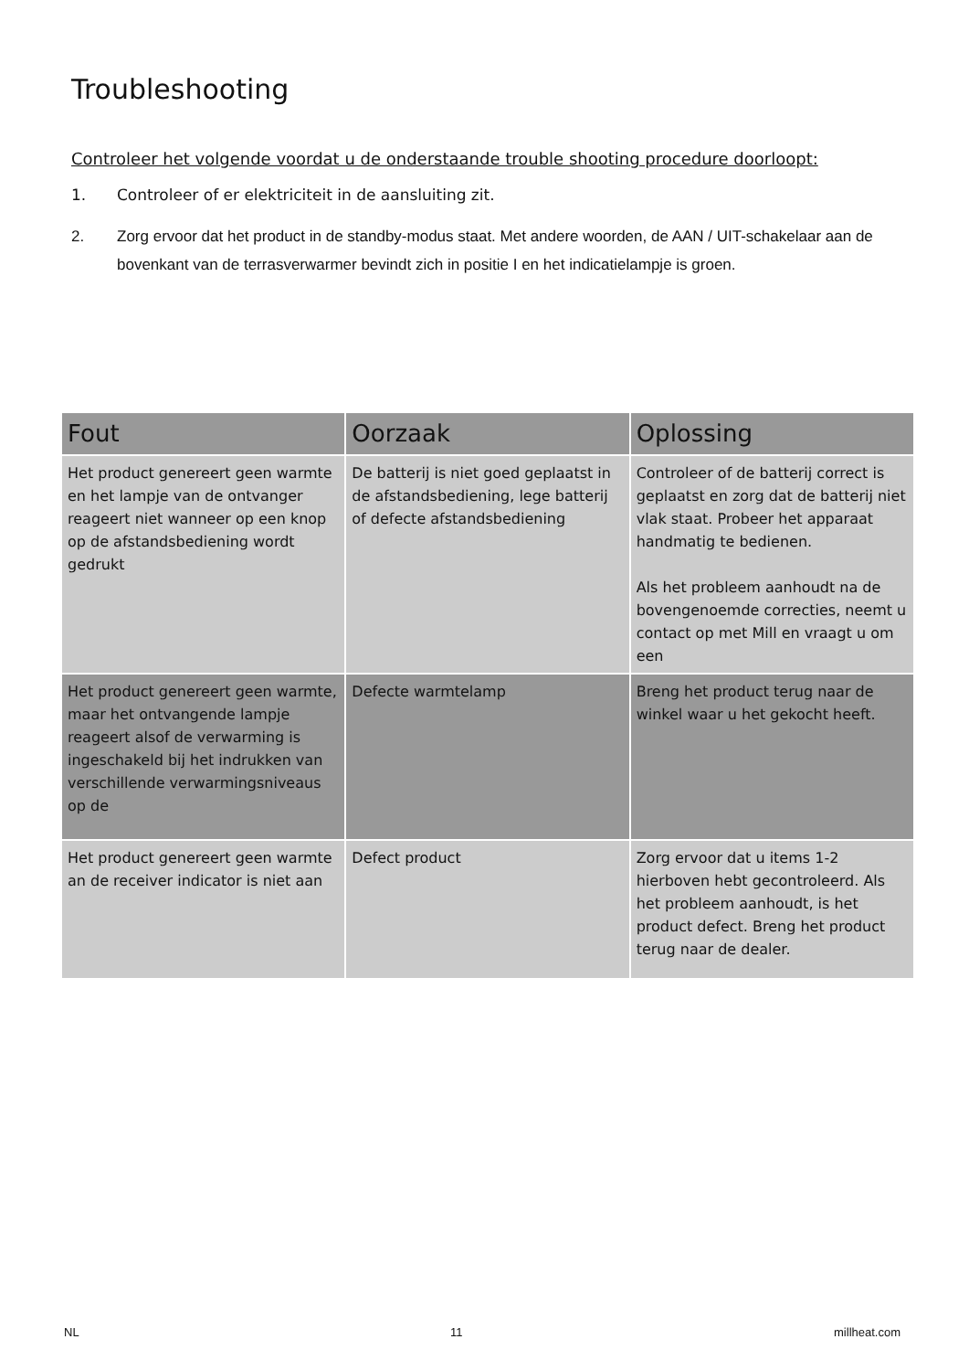Troubleshooting
Controleer het volgende voordat u de onderstaande trouble shooting procedure doorloopt:
1. Controleer of er elektriciteit in de aansluiting zit.
2. Zorg ervoor dat het product in de standby-modus staat. Met andere woorden, de AAN / UIT-schakelaar aan de bovenkant van de terrasverwarmer bevindt zich in positie I en het indicatielampje is groen.
| Fout | Oorzaak | Oplossing |
| --- | --- | --- |
| Het product genereert geen warmte en het lampje van de ontvanger reageert niet wanneer op een knop op de afstandsbediening wordt gedrukt | De batterij is niet goed geplaatst in de afstandsbediening, lege batterij of defecte afstandsbediening | Controleer of de batterij correct is geplaatst en zorg dat de batterij niet vlak staat. Probeer het apparaat handmatig te bedienen. Als het probleem aanhoudt na de bovengenoemde correcties, neemt u contact op met Mill en vraagt u om een |
| Het product genereert geen warmte, maar het ontvangende lampje reageert alsof de verwarming is ingeschakeld bij het indrukken van verschillende verwarmingsniveaus op de | Defecte warmtelamp | Breng het product terug naar de winkel waar u het gekocht heeft. |
| Het product genereert geen warmte an de receiver indicator is niet aan | Defect product | Zorg ervoor dat u items 1-2 hierboven hebt gecontroleerd. Als het probleem aanhoudt, is het product defect. Breng het product terug naar de dealer. |
NL 11 millheat.com